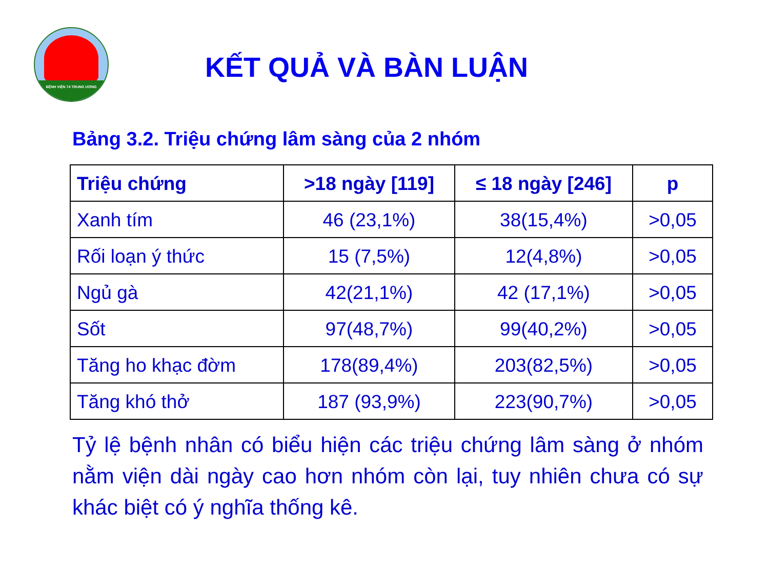BỆNH VIỆN 74 TRUNG ƯƠNG
KẾT QUẢ VÀ BÀN LUẬN
Bảng 3.2. Triệu chứng lâm sàng của 2 nhóm
| Triệu chứng | >18 ngày [119] | ≤ 18 ngày [246] | p |
| --- | --- | --- | --- |
| Xanh tím | 46 (23,1%) | 38(15,4%) | >0,05 |
| Rối loạn ý thức | 15 (7,5%) | 12(4,8%) | >0,05 |
| Ngủ gà | 42(21,1%) | 42 (17,1%) | >0,05 |
| Sốt | 97(48,7%) | 99(40,2%) | >0,05 |
| Tăng ho khạc đờm | 178(89,4%) | 203(82,5%) | >0,05 |
| Tăng khó thở | 187 (93,9%) | 223(90,7%) | >0,05 |
Tỷ lệ bệnh nhân có biểu hiện các triệu chứng lâm sàng ở nhóm nằm viện dài ngày cao hơn nhóm còn lại, tuy nhiên chưa có sự khác biệt có ý nghĩa thống kê.